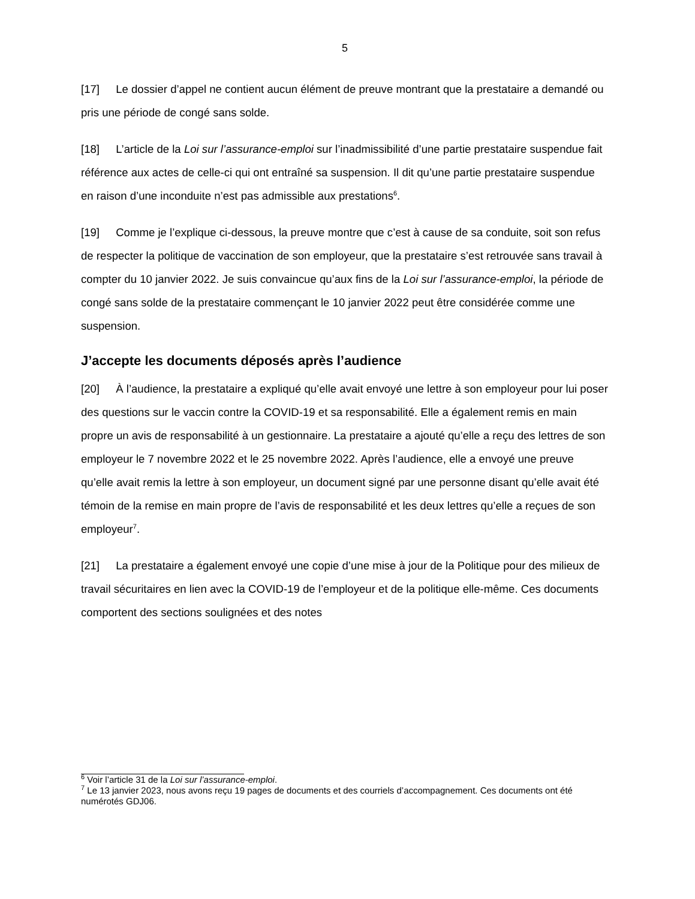5
[17] Le dossier d’appel ne contient aucun élément de preuve montrant que la prestataire a demandé ou pris une période de congé sans solde.
[18] L’article de la Loi sur l’assurance-emploi sur l’inadmissibilité d’une partie prestataire suspendue fait référence aux actes de celle-ci qui ont entraîné sa suspension. Il dit qu’une partie prestataire suspendue en raison d’une inconduite n’est pas admissible aux prestations<sup>6</sup>.
[19] Comme je l’explique ci-dessous, la preuve montre que c’est à cause de sa conduite, soit son refus de respecter la politique de vaccination de son employeur, que la prestataire s’est retrouvée sans travail à compter du 10 janvier 2022. Je suis convaincue qu’aux fins de la Loi sur l’assurance-emploi, la période de congé sans solde de la prestataire commençant le 10 janvier 2022 peut être considérée comme une suspension.
J’accepte les documents déposés après l’audience
[20] À l’audience, la prestataire a expliqué qu’elle avait envoyé une lettre à son employeur pour lui poser des questions sur le vaccin contre la COVID-19 et sa responsabilité. Elle a également remis en main propre un avis de responsabilité à un gestionnaire. La prestataire a ajouté qu’elle a reçu des lettres de son employeur le 7 novembre 2022 et le 25 novembre 2022. Après l’audience, elle a envoyé une preuve qu’elle avait remis la lettre à son employeur, un document signé par une personne disant qu’elle avait été témoin de la remise en main propre de l’avis de responsabilité et les deux lettres qu’elle a reçues de son employeur<sup>7</sup>.
[21] La prestataire a également envoyé une copie d’une mise à jour de la Politique pour des milieux de travail sécuritaires en lien avec la COVID-19 de l’employeur et de la politique elle-même. Ces documents comportent des sections soulignées et des notes
<sup>6</sup> Voir l’article 31 de la Loi sur l’assurance-emploi.
<sup>7</sup> Le 13 janvier 2023, nous avons reçu 19 pages de documents et des courriels d’accompagnement. Ces documents ont été numérotés GDJ06.